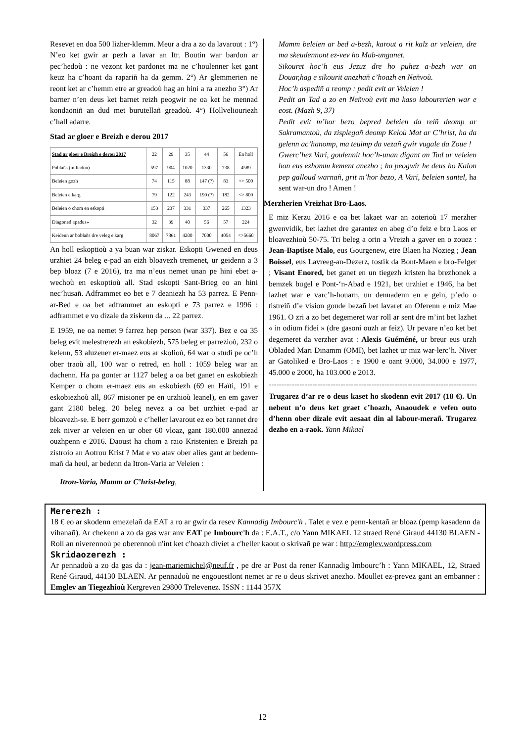Resevet en doa 500 lizher-klemm. Meur a dra a zo da lavarout : 1°) N’eo ket gwir ar pezh a lavar an Itr. Boutin war bardon ar pec’hedoù : ne vezont ket pardonet ma ne c’houlenner ket gant keuz ha c’hoant da rapariñ ha da gemm. 2°) Ar glemmerien ne reont ket ar c’hemm etre ar greadoù hag an hini a ra anezho 3°) Ar barner n’en deus ket barnet reizh peogwir ne oa ket he mennad kondaoniñ an dud met burutellañ greadoù. 4°) Hollveliouriezh c’hall adarre.
Stad ar gloer e Breizh e derou 2017
| Stad ar gloer e Breizh e derou 2017 | 22 | 29 | 35 | 44 | 56 | En holl |
| --- | --- | --- | --- | --- | --- | --- |
| Poblañs (miliadoù) | 597 | 904 | 1020 | 1330 | 738 | 4589 |
| Beleien gozh | 74 | 115 | 88 | 147 (?) | 83 | <> 500 |
| Beleien e karg | 79 | 122 | 243 | 190 (?) | 182 | <> 800 |
| Beleien o chom en eskopti | 153 | 237 | 331 | 337 | 265 | 1323 |
| Diagoned «padus» | 32 | 39 | 40 | 56 | 57 | 224 |
| Keidenn ar boblañs dre veleg e karg | 8067 | 7861 | 4200 | 7000 | 4054 | <>5660 |
An holl eskoptioù a ya buan war ziskar. Eskopti Gwened en deus urzhiet 24 beleg e-pad an eizh bloavezh tremenet, ur geidenn a 3 bep bloaz (7 e 2016), tra ma n’eus nemet unan pe hini ebet a-wechoù en eskoptioù all. Stad eskopti Sant-Brieg eo an hini nec’husañ. Adframmet eo bet e 7 deaniezh ha 53 parrez. E Penn-ar-Bed e oa bet adframmet an eskopti e 73 parrez e 1996 : adframmet e vo dizale da ziskenn da ... 22 parrez.
E 1959, ne oa nemet 9 farrez hep person (war 337). Bez e oa 35 beleg evit melestrerezh an eskobiezh, 575 beleg er parrezioù, 232 o kelenn, 53 aluzener er-maez eus ar skolioù, 64 war o studi pe oc’h ober traoù all, 100 war o retred, en holl : 1059 beleg war an dachenn. Ha pa gonter ar 1127 beleg a oa bet ganet en eskobiezh Kemper o chom er-maez eus an eskobiezh (69 en Haïti, 191 e eskobiezhoù all, 867 misioner pe en urzhioù leanel), en em gaver gant 2180 beleg. 20 beleg nevez a oa bet urzhiet e-pad ar bloavezh-se. E berr gomzoù e c’heller lavarout ez eo bet rannet dre zek niver ar veleien en ur ober 60 vloaz, gant 180.000 annezad ouzhpenn e 2016. Daoust ha chom a raio Kristenien e Breizh pa zistroio an Aotrou Krist ? Mat e vo atav ober alies gant ar bedenn-mañ da heul, ar bedenn da Itron-Varia ar Veleien :
Itron-Varia, Mamm ar C’hrist-beleg,
Mamm beleien ar bed a-bezh, karout a rit kalz ar veleien, dre ma skeudennont ez-vev ho Mab-unganet.
Sikouret hoc’h eus Jezuz dre ho puhez a-bezh war an Douar,hag e sikourit anezhañ c’hoazh en Neñvoù.
Hoc’h aspediñ a reomp : pedit evit ar Veleien !
Pedit an Tad a zo en Neñvoù evit ma kaso labourerien war e eost. (Mazh 9, 37)
Pedit evit m’hor bezo bepred beleien da reiñ deomp ar Sakramantoù, da zisplegañ deomp Keloù Mat ar C’hrist, ha da gelenn ac’hanomp, ma teuimp da vezañ gwir vugale da Zoue !
Gwerc’hez Vari, goulennit hoc’h-unan digant an Tad ar veleien hon eus ezhomm kement anezho ; ha peogwir he deus ho Kalon pep galloud warnañ, grit m’hor bezo, A Vari, beleien santel, ha sent war-un dro ! Amen !
Merzherien Vreizhat Bro-Laos.
E miz Kerzu 2016 e oa bet lakaet war an aoterioù 17 merzher gwenvidik, bet lazhet dre garantez en abeg d’o feiz e bro Laos er bloavezhioù 50-75. Tri beleg a orin a Vreizh a gaver en o zouez : Jean-Baptiste Malo, eus Gourgenew, etre Blaen ha Nozieg ; Jean Boissel, eus Lavreeg-an-Dezerz, tostik da Bont-Maen e bro-Felger ; Visant Enored, bet ganet en un tiegezh kristen ha brezhonek a bemzek bugel e Pont-‘n-Abad e 1921, bet urzhiet e 1946, ha bet lazhet war e varc’h-houarn, un dennadenn en e gein, p’edo o tistreiñ d’e vision goude bezañ bet lavaret an Oferenn e miz Mae 1961. O zri a zo bet degemeret war roll ar sent dre m’int bet lazhet « in odium fidei » (dre gasoni ouzh ar feiz). Ur pevare n’eo ket bet degemeret da verzher avat : Alexis Guéméné, ur breur eus urzh Obladed Mari Dinamm (OMI), bet lazhet ur miz war-lerc’h. Niver ar Gatoliked e Bro-Laos : e 1900 e oant 9.000, 34.000 e 1977, 45.000 e 2000, ha 103.000 e 2013.
----------------------------------------------------------------------------------------
Trugarez d’ar re o deus kaset ho skodenn evit 2017 (18 €). Un nebeut n’o deus ket graet c’hoazh, Anaoudek e vefen outo d’henn ober dizale evit aesaat din al labour-merañ. Trugarez dezho en a-raok. Yann Mikael
Mererezh :
18 € eo ar skodenn emezelañ da EAT a ro ar gwir da resev Kannadig Imbourc'h . Talet e vez e penn-kentañ ar bloaz (pemp kasadenn da vihanañ). Ar chekenn a zo da gas war anv EAT pe Imbourc'h da : E.A.T., c/o Yann MIKAEL 12 straed René Giraud 44130 BLAEN - Roll an niverennoù pe oberennoù n'int ket c'hoazh diviet a c'heller kaout o skrivañ pe war : http://emglev.wordpress.com
Skridaozerezh :
Ar pennadoù a zo da gas da : jean-mariemichel@neuf.fr , pe dre ar Post da rener Kannadig Imbourc’h : Yann MIKAEL, 12, Straed René Giraud, 44130 BLAEN. Ar pennadoù ne engouestlont nemet ar re o deus skrivet anezho. Moullet ez-prevez gant an embanner : Emglev an Tiegezhioù Kergreven 29800 Trelevenez. ISSN : 1144 357X
12